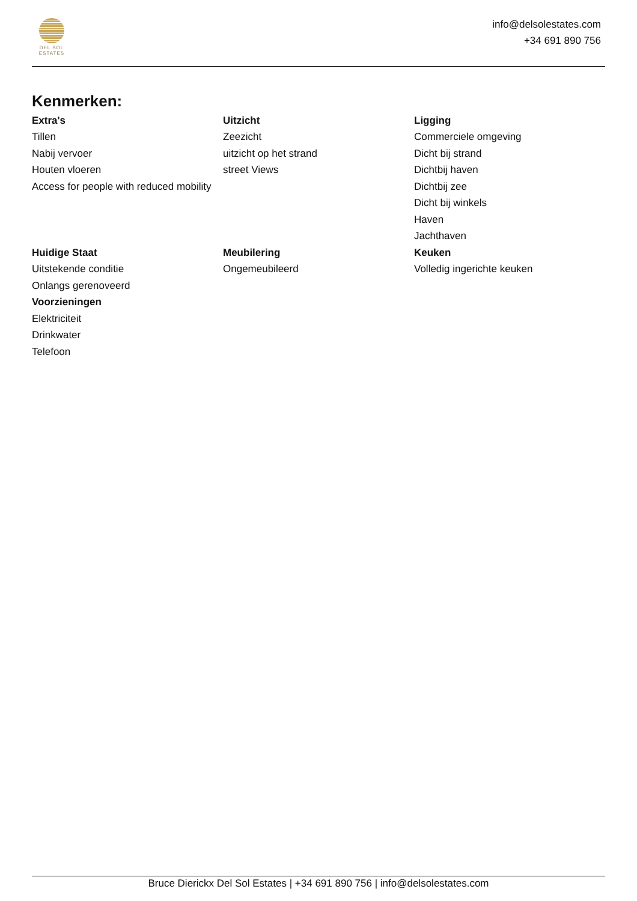DEL SOL
ESTATES
info@delsolestates.com
+34 691 890 756
Kenmerken:
Extra's
Tillen
Nabij vervoer
Houten vloeren
Access for people with reduced mobility
Uitzicht
Zeezicht
uitzicht op het strand
street Views
Ligging
Commerciele omgeving
Dicht bij strand
Dichtbij haven
Dichtbij zee
Dicht bij winkels
Haven
Jachthaven
Huidige Staat
Uitstekende conditie
Onlangs gerenoveerd
Voorzieningen
Elektriciteit
Drinkwater
Telefoon
Meubilering
Ongemeubileerd
Keuken
Volledig ingerichte keuken
Bruce Dierickx Del Sol Estates | +34 691 890 756 | info@delsolestates.com